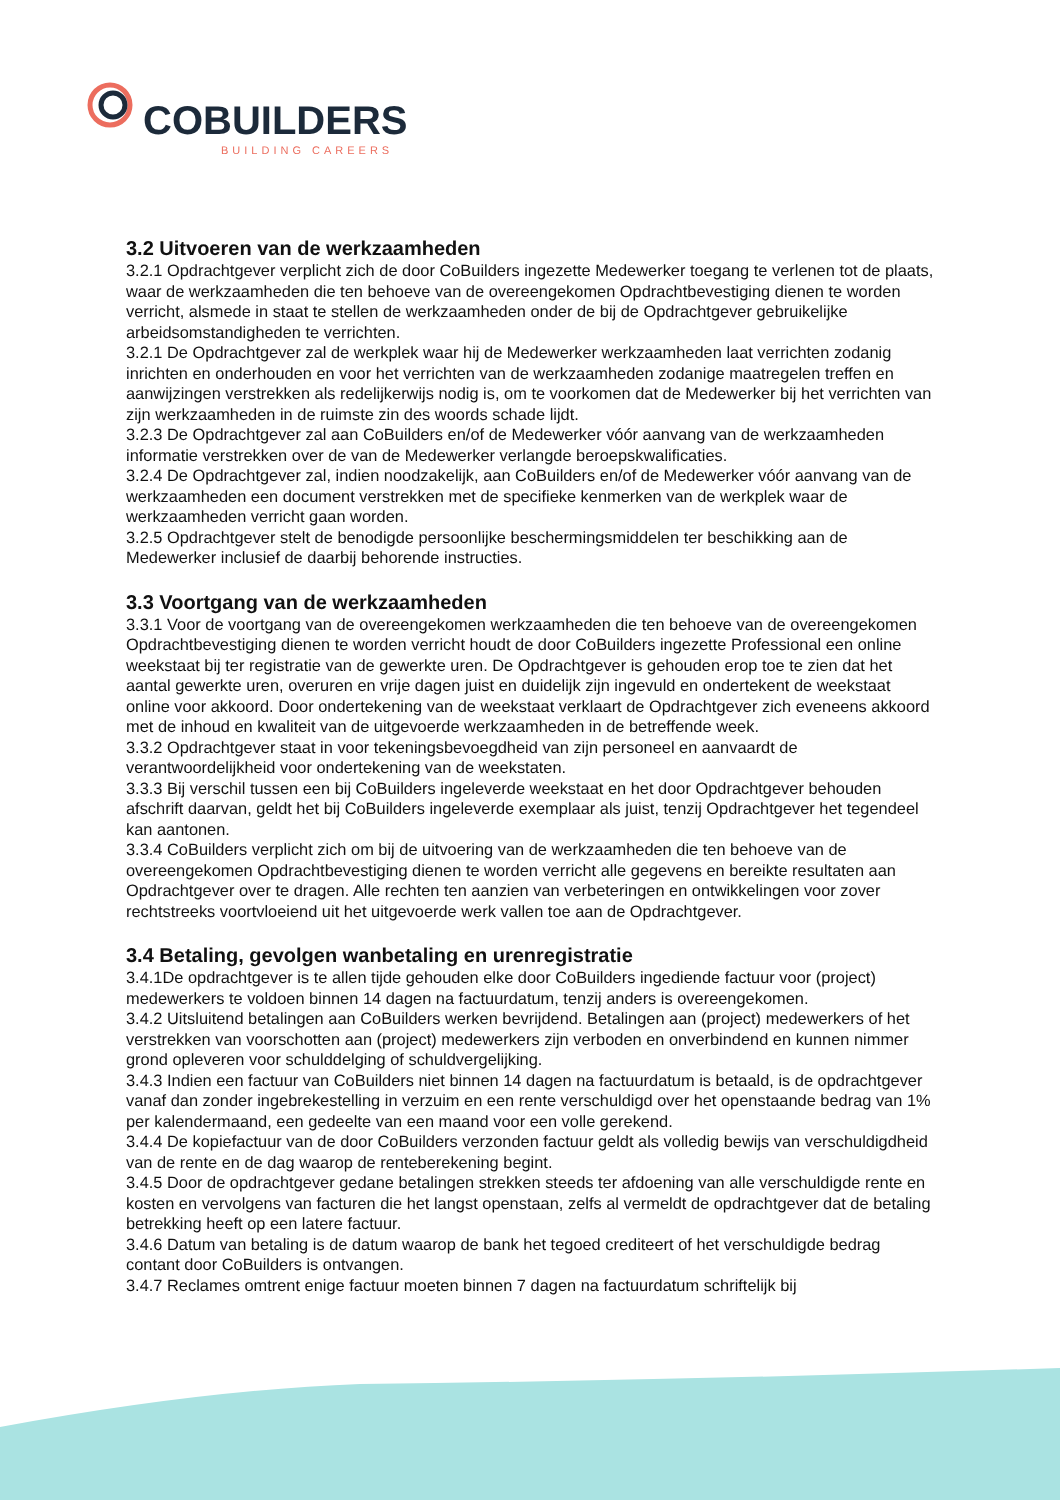COBUILDERS
BUILDING CAREERS
3.2 Uitvoeren van de werkzaamheden
3.2.1 Opdrachtgever verplicht zich de door CoBuilders ingezette Medewerker toegang te verlenen tot de plaats, waar de werkzaamheden die ten behoeve van de overeengekomen Opdrachtbevestiging dienen te worden verricht, alsmede in staat te stellen de werkzaamheden onder de bij de Opdrachtgever gebruikelijke arbeidsomstandigheden te verrichten.
3.2.1 De Opdrachtgever zal de werkplek waar hij de Medewerker werkzaamheden laat verrichten zodanig inrichten en onderhouden en voor het verrichten van de werkzaamheden zodanige maatregelen treffen en aanwijzingen verstrekken als redelijkerwijs nodig is, om te voorkomen dat de Medewerker bij het verrichten van zijn werkzaamheden in de ruimste zin des woords schade lijdt.
3.2.3 De Opdrachtgever zal aan CoBuilders en/of de Medewerker vóór aanvang van de werkzaamheden informatie verstrekken over de van de Medewerker verlangde beroepskwalificaties.
3.2.4 De Opdrachtgever zal, indien noodzakelijk, aan CoBuilders en/of de Medewerker vóór aanvang van de werkzaamheden een document verstrekken met de specifieke kenmerken van de werkplek waar de werkzaamheden verricht gaan worden.
3.2.5 Opdrachtgever stelt de benodigde persoonlijke beschermingsmiddelen ter beschikking aan de Medewerker inclusief de daarbij behorende instructies.
3.3 Voortgang van de werkzaamheden
3.3.1 Voor de voortgang van de overeengekomen werkzaamheden die ten behoeve van de overeengekomen Opdrachtbevestiging dienen te worden verricht houdt de door CoBuilders ingezette Professional een online weekstaat bij ter registratie van de gewerkte uren. De Opdrachtgever is gehouden erop toe te zien dat het aantal gewerkte uren, overuren en vrije dagen juist en duidelijk zijn ingevuld en ondertekent de weekstaat online voor akkoord. Door ondertekening van de weekstaat verklaart de Opdrachtgever zich eveneens akkoord met de inhoud en kwaliteit van de uitgevoerde werkzaamheden in de betreffende week.
3.3.2 Opdrachtgever staat in voor tekeningsbevoegdheid van zijn personeel en aanvaardt de verantwoordelijkheid voor ondertekening van de weekstaten.
3.3.3 Bij verschil tussen een bij CoBuilders ingeleverde weekstaat en het door Opdrachtgever behouden afschrift daarvan, geldt het bij CoBuilders ingeleverde exemplaar als juist, tenzij Opdrachtgever het tegendeel kan aantonen.
3.3.4 CoBuilders verplicht zich om bij de uitvoering van de werkzaamheden die ten behoeve van de overeengekomen Opdrachtbevestiging dienen te worden verricht alle gegevens en bereikte resultaten aan Opdrachtgever over te dragen. Alle rechten ten aanzien van verbeteringen en ontwikkelingen voor zover rechtstreeks voortvloeiend uit het uitgevoerde werk vallen toe aan de Opdrachtgever.
3.4 Betaling, gevolgen wanbetaling en urenregistratie
3.4.1De opdrachtgever is te allen tijde gehouden elke door CoBuilders ingediende factuur voor (project) medewerkers te voldoen binnen 14 dagen na factuurdatum, tenzij anders is overeengekomen.
3.4.2 Uitsluitend betalingen aan CoBuilders werken bevrijdend. Betalingen aan (project) medewerkers of het verstrekken van voorschotten aan (project) medewerkers zijn verboden en onverbindend en kunnen nimmer grond opleveren voor schulddelging of schuldvergelijking.
3.4.3 Indien een factuur van CoBuilders niet binnen 14 dagen na factuurdatum is betaald, is de opdrachtgever vanaf dan zonder ingebrekestelling in verzuim en een rente verschuldigd over het openstaande bedrag van 1% per kalendermaand, een gedeelte van een maand voor een volle gerekend.
3.4.4 De kopiefactuur van de door CoBuilders verzonden factuur geldt als volledig bewijs van verschuldigdheid van de rente en de dag waarop de renteberekening begint.
3.4.5 Door de opdrachtgever gedane betalingen strekken steeds ter afdoening van alle verschuldigde rente en kosten en vervolgens van facturen die het langst openstaan, zelfs al vermeldt de opdrachtgever dat de betaling betrekking heeft op een latere factuur.
3.4.6 Datum van betaling is de datum waarop de bank het tegoed crediteert of het verschuldigde bedrag contant door CoBuilders is ontvangen.
3.4.7 Reclames omtrent enige factuur moeten binnen 7 dagen na factuurdatum schriftelijk bij